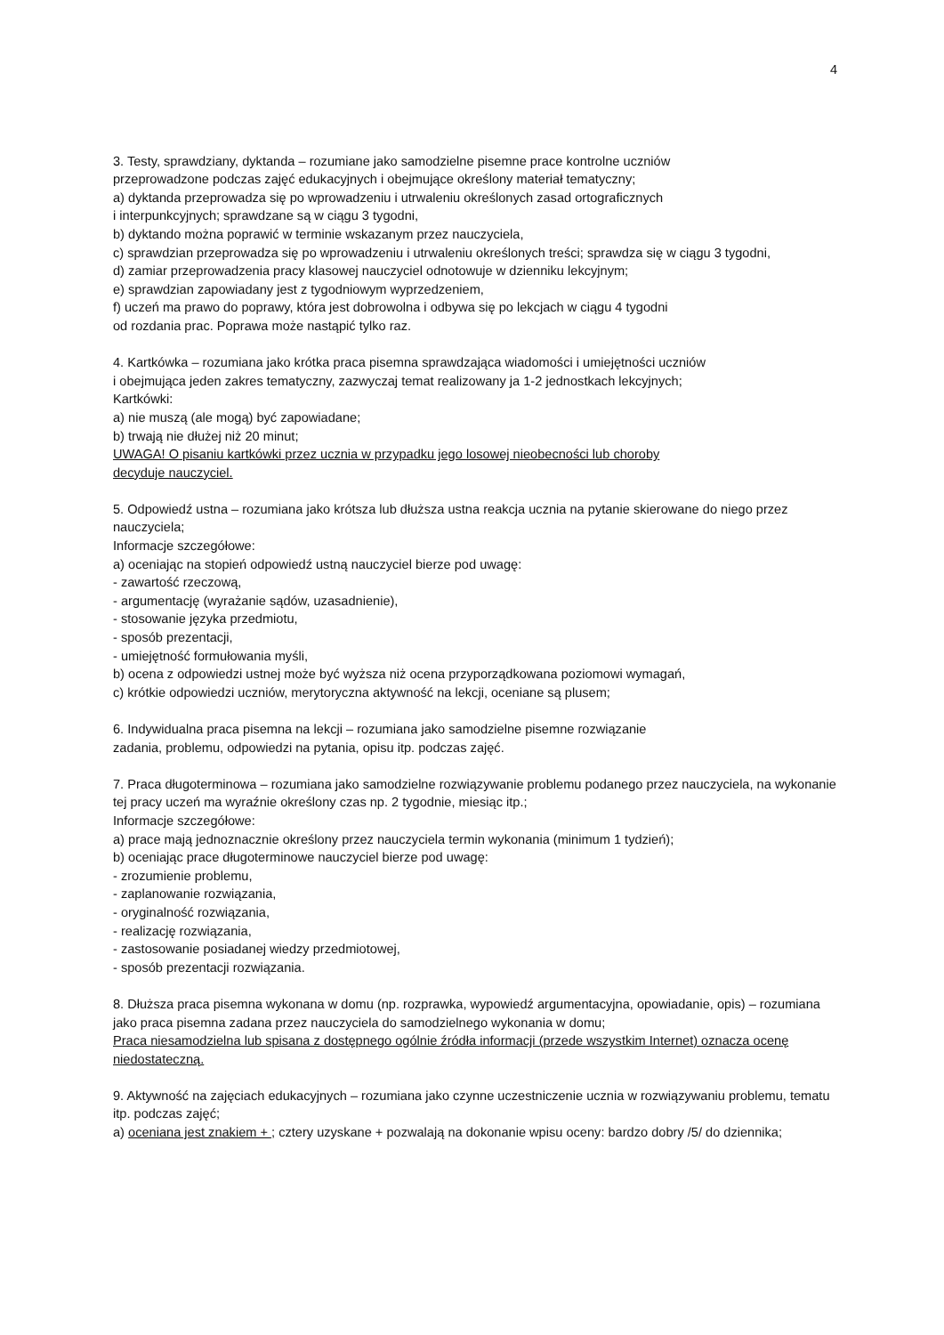4
3. Testy, sprawdziany, dyktanda – rozumiane jako samodzielne pisemne prace kontrolne uczniów
przeprowadzone podczas zajęć edukacyjnych i obejmujące określony materiał tematyczny;
a) dyktanda przeprowadza się po wprowadzeniu i utrwaleniu określonych zasad ortograficznych
i interpunkcyjnych; sprawdzane są w ciągu 3 tygodni,
b) dyktando można poprawić w terminie wskazanym przez nauczyciela,
c) sprawdzian przeprowadza się po wprowadzeniu i utrwaleniu określonych treści; sprawdza się w ciągu 3 tygodni,
d) zamiar przeprowadzenia pracy klasowej nauczyciel odnotowuje w dzienniku lekcyjnym;
e) sprawdzian zapowiadany jest z tygodniowym wyprzedzeniem,
f) uczeń ma prawo do poprawy, która jest dobrowolna i odbywa się po lekcjach w ciągu 4 tygodni
od rozdania prac. Poprawa może nastąpić tylko raz.
4. Kartkówka – rozumiana jako krótka praca pisemna sprawdzająca wiadomości i umiejętności uczniów
i obejmująca jeden zakres tematyczny, zazwyczaj temat realizowany ja 1-2 jednostkach lekcyjnych;
Kartkówki:
a) nie muszą (ale mogą) być zapowiadane;
b) trwają nie dłużej niż 20 minut;
UWAGA! O pisaniu kartkówki przez ucznia w przypadku jego losowej nieobecności lub choroby
decyduje nauczyciel.
5. Odpowiedź ustna – rozumiana jako krótsza lub dłuższa ustna reakcja ucznia na pytanie skierowane do niego przez nauczyciela;
Informacje szczegółowe:
a) oceniając na stopień odpowiedź ustną nauczyciel bierze pod uwagę:
- zawartość rzeczową,
- argumentację (wyrażanie sądów, uzasadnienie),
- stosowanie języka przedmiotu,
- sposób prezentacji,
- umiejętność formułowania myśli,
b) ocena z odpowiedzi ustnej może być wyższa niż ocena przyporządkowana poziomowi wymagań,
c) krótkie odpowiedzi uczniów, merytoryczna aktywność na lekcji, oceniane są plusem;
6. Indywidualna praca pisemna na lekcji – rozumiana jako samodzielne pisemne rozwiązanie
zadania, problemu, odpowiedzi na pytania, opisu itp. podczas zajęć.
7. Praca długoterminowa – rozumiana jako samodzielne rozwiązywanie problemu podanego przez nauczyciela, na wykonanie tej pracy uczeń ma wyraźnie określony czas np. 2 tygodnie, miesiąc itp.;
Informacje szczegółowe:
a) prace mają jednoznacznie określony przez nauczyciela termin wykonania (minimum 1 tydzień);
b) oceniając prace długoterminowe nauczyciel bierze pod uwagę:
- zrozumienie problemu,
- zaplanowanie rozwiązania,
- oryginalność rozwiązania,
- realizację rozwiązania,
- zastosowanie posiadanej wiedzy przedmiotowej,
- sposób prezentacji rozwiązania.
8. Dłuższa praca pisemna wykonana w domu (np. rozprawka, wypowiedź argumentacyjna, opowiadanie, opis) – rozumiana jako praca pisemna zadana przez nauczyciela do samodzielnego wykonania w domu;
Praca niesamodzielna lub spisana z dostępnego ogólnie źródła informacji (przede wszystkim Internet) oznacza ocenę niedostateczną.
9. Aktywność na zajęciach edukacyjnych – rozumiana jako czynne uczestniczenie ucznia w rozwiązywaniu problemu, tematu itp. podczas zajęć;
a) oceniana jest znakiem + ; cztery uzyskane + pozwalają na dokonanie wpisu oceny: bardzo dobry /5/ do dziennika;